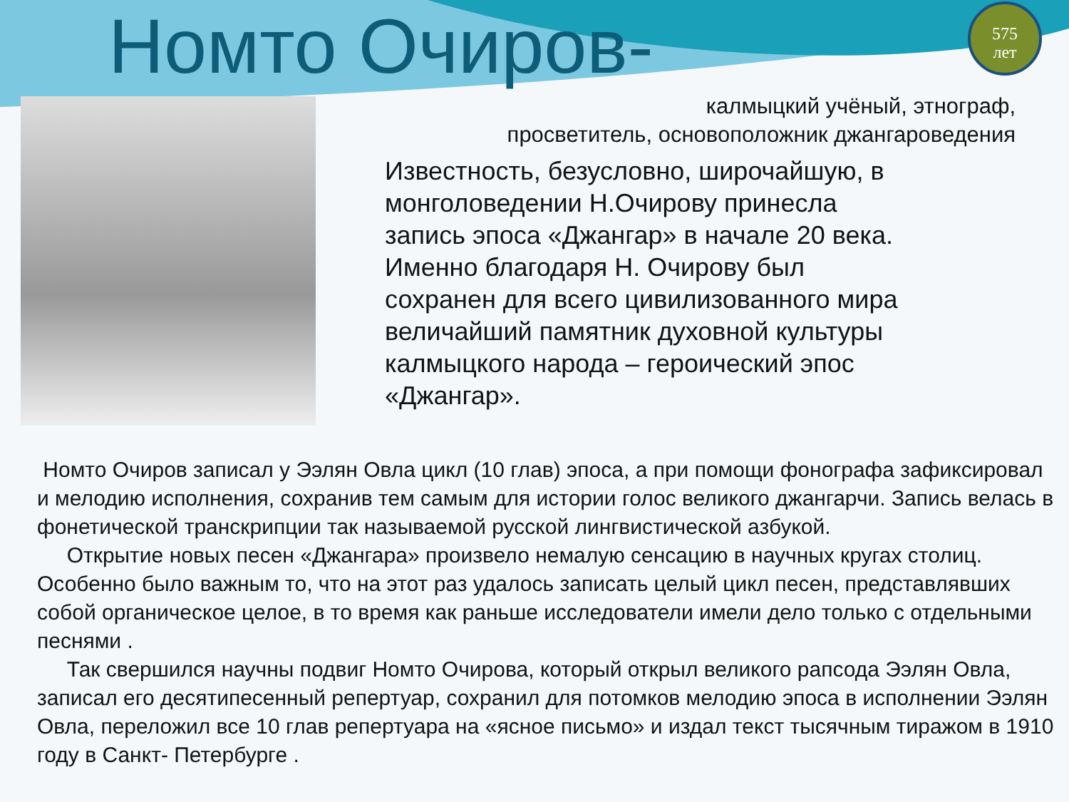575
лет
Номто Очиров-
калмыцкий учёный, этнограф,
просветитель, основоположник джангароведения
Известность, безусловно, широчайшую, в монголоведении Н.Очирову принесла запись эпоса «Джангар» в начале 20 века.
Именно благодаря Н. Очирову был сохранен для всего цивилизованного мира величайший памятник духовной культуры калмыцкого народа – героический эпос «Джангар».
Номто Очиров записал у Ээлян Овла цикл (10 глав) эпоса, а при помощи фонографа зафиксировал и мелодию исполнения, сохранив тем самым для истории голос великого джангарчи. Запись велась в фонетической транскрипции так называемой русской лингвистической азбукой.
Открытие новых песен «Джангара» произвело немалую сенсацию в научных кругах столиц. Особенно было важным то, что на этот раз удалось записать целый цикл песен, представлявших собой органическое целое, в то время как раньше исследователи имели дело только с отдельными песнями .
Так свершился научны подвиг Номто Очирова, который открыл великого рапсода Ээлян Овла, записал его десятипесенный репертуар, сохранил для потомков мелодию эпоса в исполнении Ээлян Овла, переложил все 10 глав репертуара на «ясное письмо» и издал текст тысячным тиражом в 1910 году в Санкт- Петербурге .